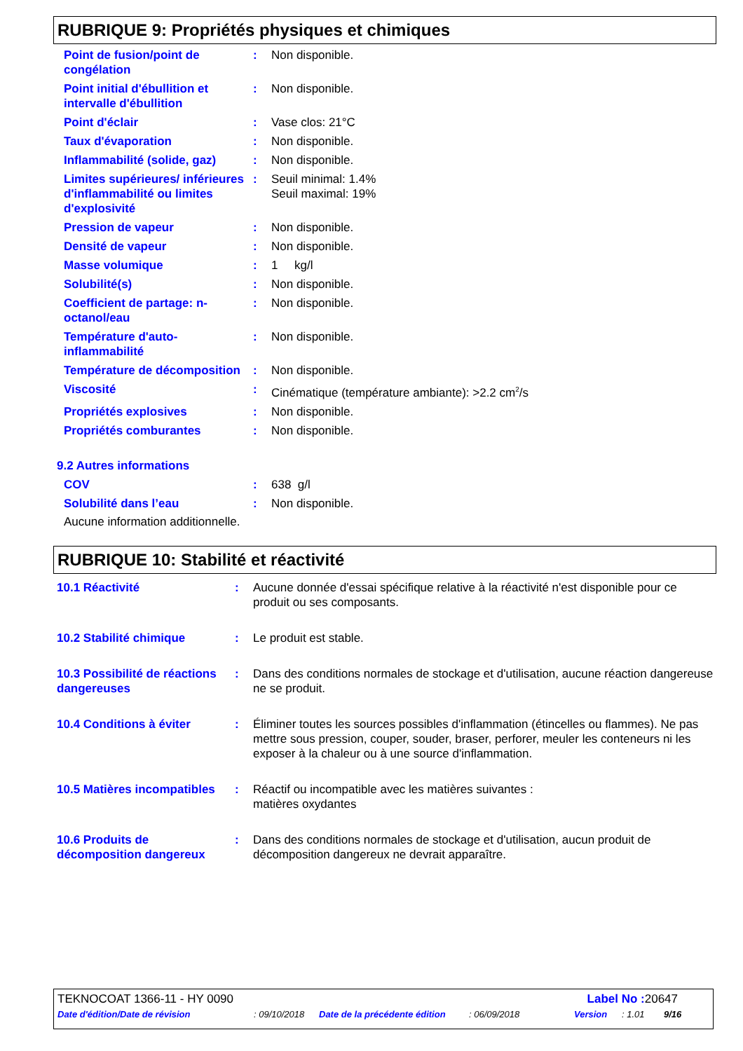RUBRIQUE 9: Propriétés physiques et chimiques
| Point de fusion/point de congélation | : | Non disponible. |
| Point initial d'ébullition et intervalle d'ébullition | : | Non disponible. |
| Point d'éclair | : | Vase clos: 21°C |
| Taux d'évaporation | : | Non disponible. |
| Inflammabilité (solide, gaz) | : | Non disponible. |
| Limites supérieures/ inférieures d'inflammabilité ou limites d'explosivité | : | Seuil minimal: 1.4% Seuil maximal: 19% |
| Pression de vapeur | : | Non disponible. |
| Densité de vapeur | : | Non disponible. |
| Masse volumique | : | 1 kg/l |
| Solubilité(s) | : | Non disponible. |
| Coefficient de partage: n-octanol/eau | : | Non disponible. |
| Température d'auto-inflammabilité | : | Non disponible. |
| Température de décomposition | : | Non disponible. |
| Viscosité | : | Cinématique (température ambiante): >2.2 cm<sup>2</sup>/s |
| Propriétés explosives | : | Non disponible. |
| Propriétés comburantes | : | Non disponible. |
9.2 Autres informations
| COV | : | 638 g/l |
| Solubilité dans l’eau | : | Non disponible. |
Aucune information additionnelle.
RUBRIQUE 10: Stabilité et réactivité
| 10.1 Réactivité | : | Aucune donnée d'essai spécifique relative à la réactivité n'est disponible pour ce produit ou ses composants. |
| 10.2 Stabilité chimique | : | Le produit est stable. |
| 10.3 Possibilité de réactions dangereuses | : | Dans des conditions normales de stockage et d'utilisation, aucune réaction dangereuse ne se produit. |
| 10.4 Conditions à éviter | : | Éliminer toutes les sources possibles d'inflammation (étincelles ou flammes). Ne pas mettre sous pression, couper, souder, braser, perforer, meuler les conteneurs ni les exposer à la chaleur ou à une source d'inflammation. |
| 10.5 Matières incompatibles | : | Réactif ou incompatible avec les matières suivantes : matières oxydantes |
| 10.6 Produits de décomposition dangereux | : | Dans des conditions normales de stockage et d'utilisation, aucun produit de décomposition dangereux ne devrait apparaître. |
TEKNOCOAT 1366-11 - HY 0090 Label No : 20647
Date d'édition/Date de révision: 09/10/2018 Date de la précédente édition: 06/09/2018 Version: 1.01 9/16